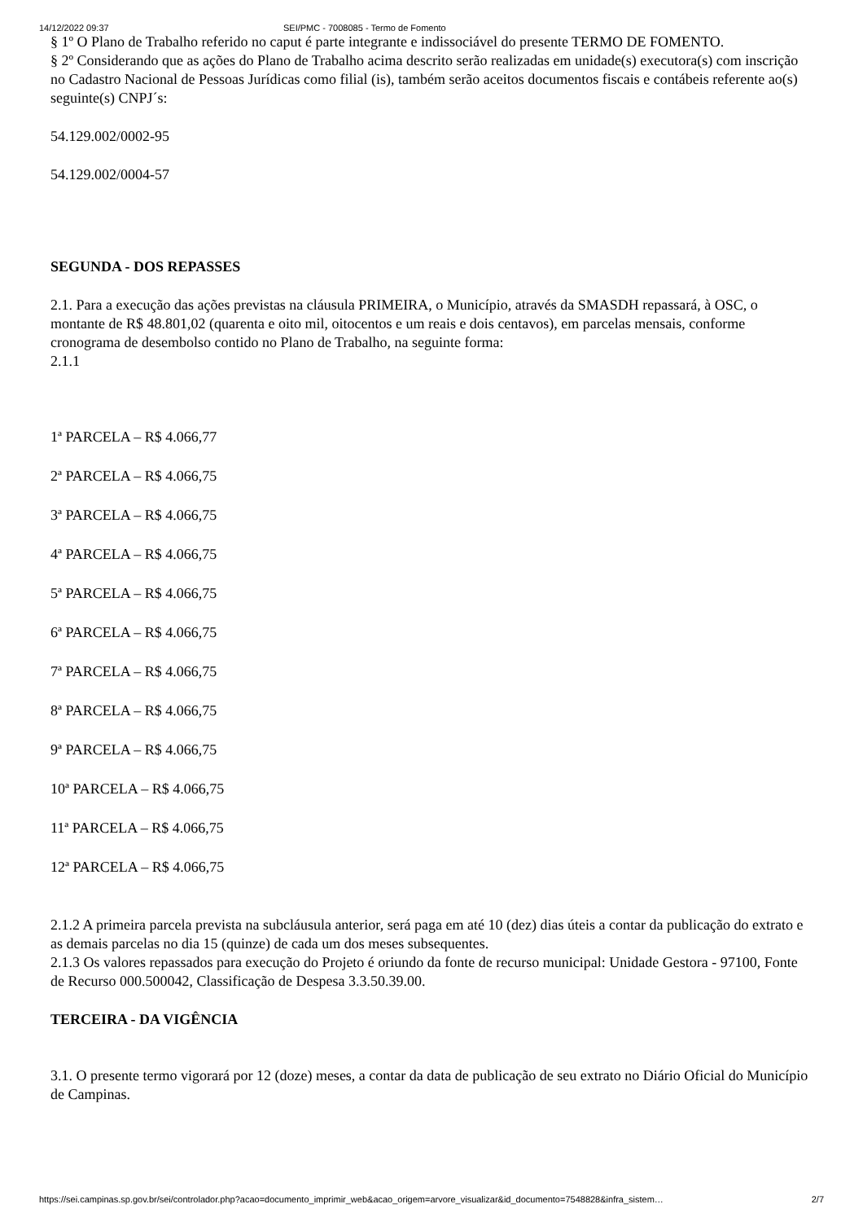14/12/2022 09:37 SEI/PMC - 7008085 - Termo de Fomento
§ 1º O Plano de Trabalho referido no caput é parte integrante e indissociável do presente TERMO DE FOMENTO.
§ 2º Considerando que as ações do Plano de Trabalho acima descrito serão realizadas em unidade(s) executora(s) com inscrição no Cadastro Nacional de Pessoas Jurídicas como filial (is), também serão aceitos documentos fiscais e contábeis referente ao(s) seguinte(s) CNPJ´s:
54.129.002/0002-95
54.129.002/0004-57
SEGUNDA - DOS REPASSES
2.1. Para a execução das ações previstas na cláusula PRIMEIRA, o Município, através da SMASDH repassará, à OSC, o montante de R$ 48.801,02 (quarenta e oito mil, oitocentos e um reais e dois centavos), em parcelas mensais, conforme cronograma de desembolso contido no Plano de Trabalho, na seguinte forma:
2.1.1
1ª PARCELA – R$ 4.066,77
2ª PARCELA – R$ 4.066,75
3ª PARCELA – R$ 4.066,75
4ª PARCELA – R$ 4.066,75
5ª PARCELA – R$ 4.066,75
6ª PARCELA – R$ 4.066,75
7ª PARCELA – R$ 4.066,75
8ª PARCELA – R$ 4.066,75
9ª PARCELA – R$ 4.066,75
10ª PARCELA – R$ 4.066,75
11ª PARCELA – R$ 4.066,75
12ª PARCELA – R$ 4.066,75
2.1.2 A primeira parcela prevista na subcláusula anterior, será paga em até 10 (dez) dias úteis a contar da publicação do extrato e as demais parcelas no dia 15 (quinze) de cada um dos meses subsequentes.
2.1.3 Os valores repassados para execução do Projeto é oriundo da fonte de recurso municipal: Unidade Gestora - 97100, Fonte de Recurso 000.500042, Classificação de Despesa 3.3.50.39.00.
TERCEIRA - DA VIGÊNCIA
3.1. O presente termo vigorará por 12 (doze) meses, a contar da data de publicação de seu extrato no Diário Oficial do Município de Campinas.
https://sei.campinas.sp.gov.br/sei/controlador.php?acao=documento_imprimir_web&acao_origem=arvore_visualizar&id_documento=7548828&infra_sistem… 2/7